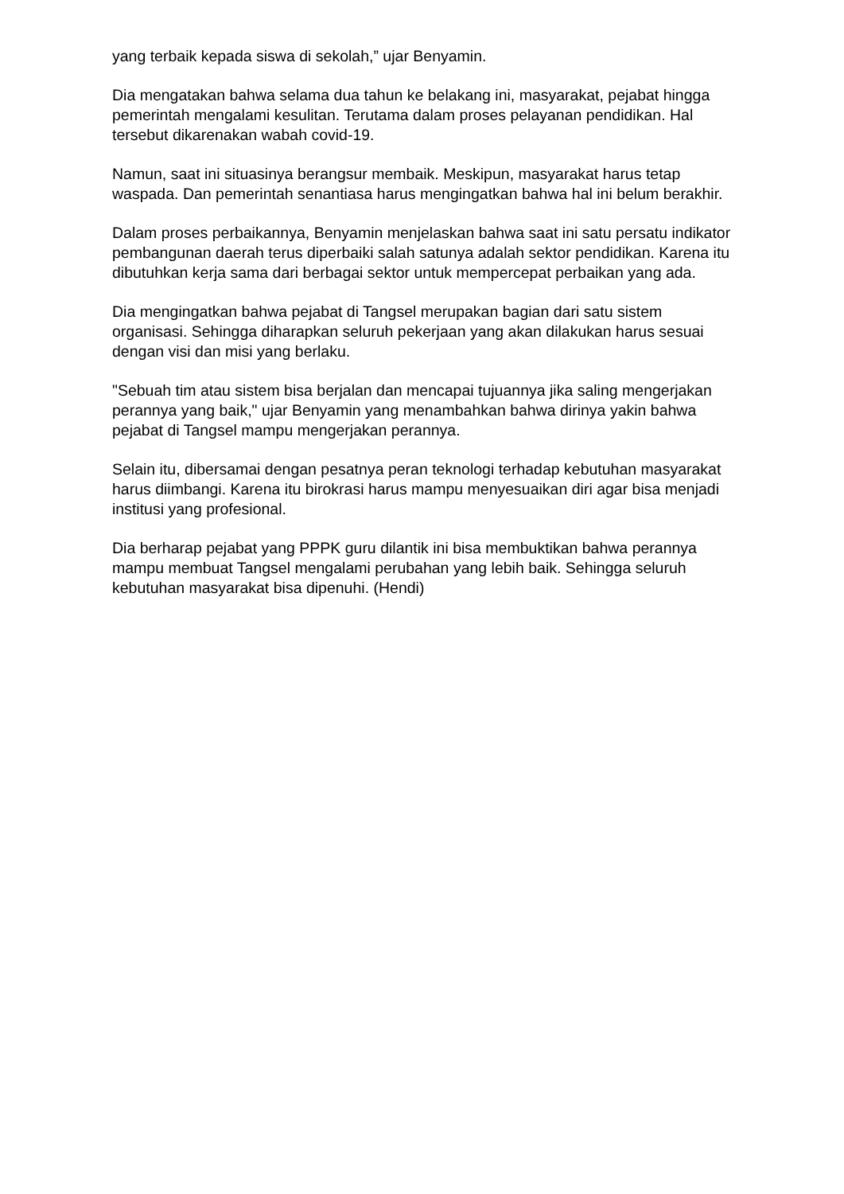yang terbaik kepada siswa di sekolah,” ujar Benyamin.
Dia mengatakan bahwa selama dua tahun ke belakang ini, masyarakat, pejabat hingga pemerintah mengalami kesulitan. Terutama dalam proses pelayanan pendidikan. Hal tersebut dikarenakan wabah covid-19.
Namun, saat ini situasinya berangsur membaik. Meskipun, masyarakat harus tetap waspada. Dan pemerintah senantiasa harus mengingatkan bahwa hal ini belum berakhir.
Dalam proses perbaikannya, Benyamin menjelaskan bahwa saat ini satu persatu indikator pembangunan daerah terus diperbaiki salah satunya adalah sektor pendidikan. Karena itu dibutuhkan kerja sama dari berbagai sektor untuk mempercepat perbaikan yang ada.
Dia mengingatkan bahwa pejabat di Tangsel merupakan bagian dari satu sistem organisasi. Sehingga diharapkan seluruh pekerjaan yang akan dilakukan harus sesuai dengan visi dan misi yang berlaku.
"Sebuah tim atau sistem bisa berjalan dan mencapai tujuannya jika saling mengerjakan perannya yang baik," ujar Benyamin yang menambahkan bahwa dirinya yakin bahwa pejabat di Tangsel mampu mengerjakan perannya.
Selain itu, dibersamai dengan pesatnya peran teknologi terhadap kebutuhan masyarakat harus diimbangi. Karena itu birokrasi harus mampu menyesuaikan diri agar bisa menjadi institusi yang profesional.
Dia berharap pejabat yang PPPK guru dilantik ini bisa membuktikan bahwa perannya mampu membuat Tangsel mengalami perubahan yang lebih baik. Sehingga seluruh kebutuhan masyarakat bisa dipenuhi. (Hendi)